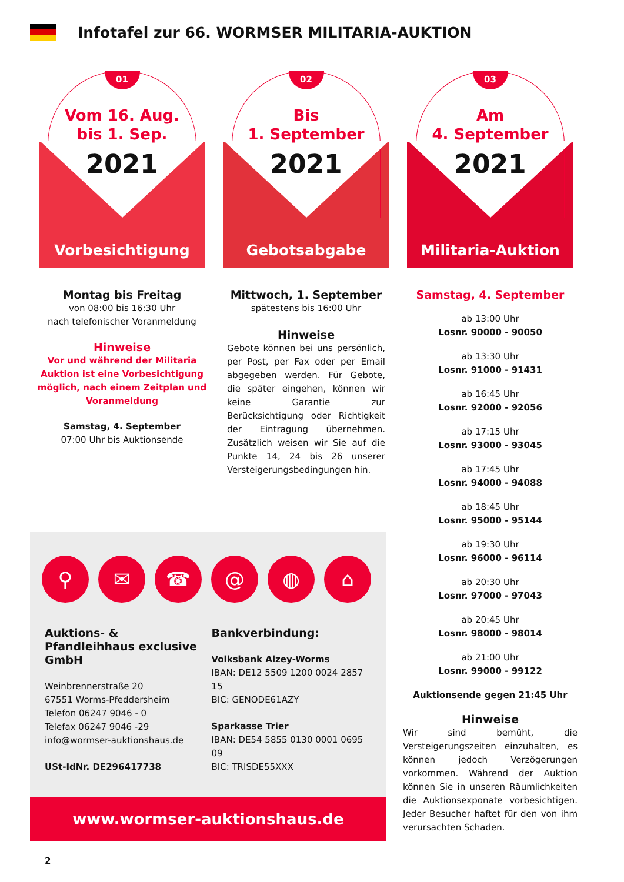Infotafel zur 66. WORMSER MILITARIA-AUKTION
01
Vom 16. Aug.
bis 1. Sep.
2021
Vorbesichtigung
Montag bis Freitag
von 08:00 bis 16:30 Uhr
nach telefonischer Voranmeldung
Hinweise
Vor und während der Militaria Auktion ist eine Vorbesichtigung möglich, nach einem Zeitplan und Voranmeldung
Samstag, 4. September
07:00 Uhr bis Auktionsende
02
Bis
1. September
2021
Gebotsabgabe
Mittwoch, 1. September
spätestens bis 16:00 Uhr
Hinweise
Gebote können bei uns persönlich, per Post, per Fax oder per Email abgegeben werden. Für Gebote, die später eingehen, können wir keine Garantie zur Berücksichtigung oder Richtigkeit der Eintragung übernehmen. Zusätzlich weisen wir Sie auf die Punkte 14, 24 bis 26 unserer Versteigerungsbedingungen hin.
03
Am
4. September
2021
Militaria-Auktion
Samstag, 4. September
ab 13:00 Uhr
Losnr. 90000 - 90050
ab 13:30 Uhr
Losnr. 91000 - 91431
ab 16:45 Uhr
Losnr. 92000 - 92056
ab 17:15 Uhr
Losnr. 93000 - 93045
ab 17:45 Uhr
Losnr. 94000 - 94088
ab 18:45 Uhr
Losnr. 95000 - 95144
ab 19:30 Uhr
Losnr. 96000 - 96114
ab 20:30 Uhr
Losnr. 97000 - 97043
ab 20:45 Uhr
Losnr. 98000 - 98014
ab 21:00 Uhr
Losnr. 99000 - 99122
Auktionsende gegen 21:45 Uhr
Hinweise
Wir sind bemüht, die Versteigerungszeiten einzuhalten, es können jedoch Verzögerungen vorkommen. Während der Auktion können Sie in unseren Räumlichkeiten die Auktionsexponate vorbesichtigen. Jeder Besucher haftet für den von ihm verursachten Schaden.
⚲ ✉ ☎ @ ◍ ⌂
Auktions- & Pfandleihhaus exclusive GmbH
Weinbrennerstraße 20
67551 Worms-Pfeddersheim
Telefon 06247 9046 - 0
Telefax 06247 9046 -29
info@wormser-auktionshaus.de
USt-IdNr. DE296417738
Bankverbindung:
Volksbank Alzey-Worms
IBAN: DE12 5509 1200 0024 2857 15
BIC: GENODE61AZY
Sparkasse Trier
IBAN: DE54 5855 0130 0001 0695 09
BIC: TRISDE55XXX
www.wormser-auktionshaus.de
2